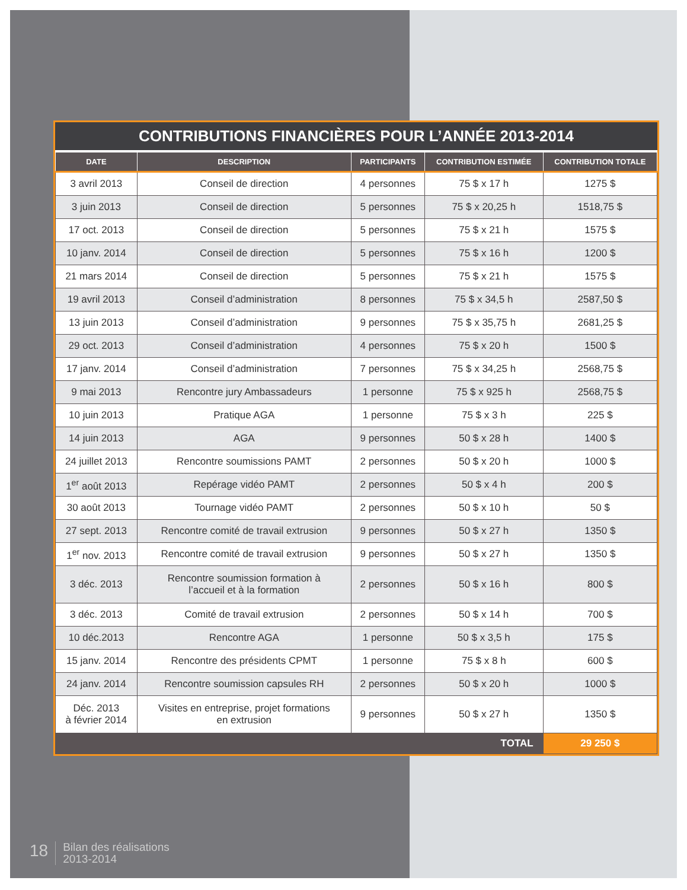CONTRIBUTIONS FINANCIÈRES POUR L’ANNÉE 2013-2014
| DATE | DESCRIPTION | PARTICIPANTS | CONTRIBUTION ESTIMÉE | CONTRIBUTION TOTALE |
| --- | --- | --- | --- | --- |
| 3 avril 2013 | Conseil de direction | 4 personnes | 75 $ x 17 h | 1275 $ |
| 3 juin 2013 | Conseil de direction | 5 personnes | 75 $ x 20,25 h | 1518,75 $ |
| 17 oct. 2013 | Conseil de direction | 5 personnes | 75 $ x 21 h | 1575 $ |
| 10 janv. 2014 | Conseil de direction | 5 personnes | 75 $ x 16 h | 1200 $ |
| 21 mars 2014 | Conseil de direction | 5 personnes | 75 $ x 21 h | 1575 $ |
| 19 avril 2013 | Conseil d’administration | 8 personnes | 75 $ x 34,5 h | 2587,50 $ |
| 13 juin 2013 | Conseil d’administration | 9 personnes | 75 $ x 35,75 h | 2681,25 $ |
| 29 oct. 2013 | Conseil d’administration | 4 personnes | 75 $ x 20 h | 1500 $ |
| 17 janv. 2014 | Conseil d’administration | 7 personnes | 75 $ x 34,25 h | 2568,75 $ |
| 9 mai 2013 | Rencontre jury Ambassadeurs | 1 personne | 75 $ x 925 h | 2568,75 $ |
| 10 juin 2013 | Pratique AGA | 1 personne | 75 $ x 3 h | 225 $ |
| 14 juin 2013 | AGA | 9 personnes | 50 $ x 28 h | 1400 $ |
| 24 juillet 2013 | Rencontre soumissions PAMT | 2 personnes | 50 $ x 20 h | 1000 $ |
| 1<sup>er</sup> août 2013 | Repérage vidéo PAMT | 2 personnes | 50 $ x 4 h | 200 $ |
| 30 août 2013 | Tournage vidéo PAMT | 2 personnes | 50 $ x 10 h | 50 $ |
| 27 sept. 2013 | Rencontre comité de travail extrusion | 9 personnes | 50 $ x 27 h | 1350 $ |
| 1<sup>er</sup> nov. 2013 | Rencontre comité de travail extrusion | 9 personnes | 50 $ x 27 h | 1350 $ |
| 3 déc. 2013 | Rencontre soumission formation à l’accueil et à la formation | 2 personnes | 50 $ x 16 h | 800 $ |
| 3 déc. 2013 | Comité de travail extrusion | 2 personnes | 50 $ x 14 h | 700 $ |
| 10 déc.2013 | Rencontre AGA | 1 personne | 50 $ x 3,5 h | 175 $ |
| 15 janv. 2014 | Rencontre des présidents CPMT | 1 personne | 75 $ x 8 h | 600 $ |
| 24 janv. 2014 | Rencontre soumission capsules RH | 2 personnes | 50 $ x 20 h | 1000 $ |
| Déc. 2013 à février 2014 | Visites en entreprise, projet formations en extrusion | 9 personnes | 50 $ x 27 h | 1350 $ |
| TOTAL | | | | 29 250 $ |
18
Bilan des réalisations
2013-2014